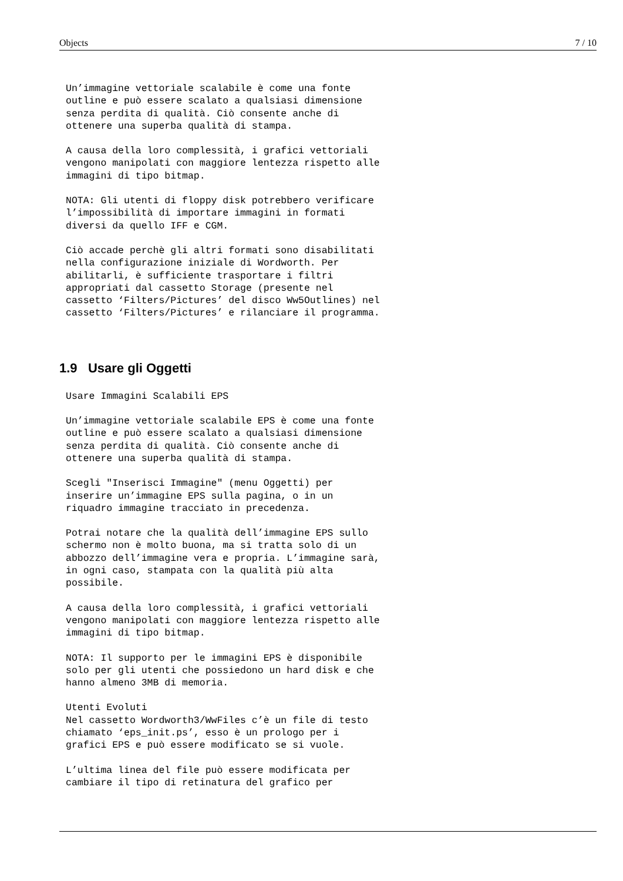Objects 7 / 10
Un’immagine vettoriale scalabile è come una fonte
outline e può essere scalato a qualsiasi dimensione
senza perdita di qualità. Ciò consente anche di
ottenere una superba qualità di stampa.
A causa della loro complessità, i grafici vettoriali
vengono manipolati con maggiore lentezza rispetto alle
immagini di tipo bitmap.
NOTA: Gli utenti di floppy disk potrebbero verificare
l’impossibilità di importare immagini in formati
diversi da quello IFF e CGM.
Ciò accade perchè gli altri formati sono disabilitati
nella configurazione iniziale di Wordworth. Per
abilitarli, è sufficiente trasportare i filtri
appropriati dal cassetto Storage (presente nel
cassetto ‘Filters/Pictures’ del disco Ww5Outlines) nel
cassetto ‘Filters/Pictures’ e rilanciare il programma.
1.9 Usare gli Oggetti
Usare Immagini Scalabili EPS
Un’immagine vettoriale scalabile EPS è come una fonte
outline e può essere scalato a qualsiasi dimensione
senza perdita di qualità. Ciò consente anche di
ottenere una superba qualità di stampa.
Scegli "Inserisci Immagine" (menu Oggetti) per
inserire un’immagine EPS sulla pagina, o in un
riquadro immagine tracciato in precedenza.
Potrai notare che la qualità dell’immagine EPS sullo
schermo non è molto buona, ma si tratta solo di un
abbozzo dell’immagine vera e propria. L’immagine sarà,
in ogni caso, stampata con la qualità più alta
possibile.
A causa della loro complessità, i grafici vettoriali
vengono manipolati con maggiore lentezza rispetto alle
immagini di tipo bitmap.
NOTA: Il supporto per le immagini EPS è disponibile
solo per gli utenti che possiedono un hard disk e che
hanno almeno 3MB di memoria.
Utenti Evoluti
Nel cassetto Wordworth3/WwFiles c’è un file di testo
chiamato ‘eps_init.ps’, esso è un prologo per i
grafici EPS e può essere modificato se si vuole.
L’ultima linea del file può essere modificata per
cambiare il tipo di retinatura del grafico per